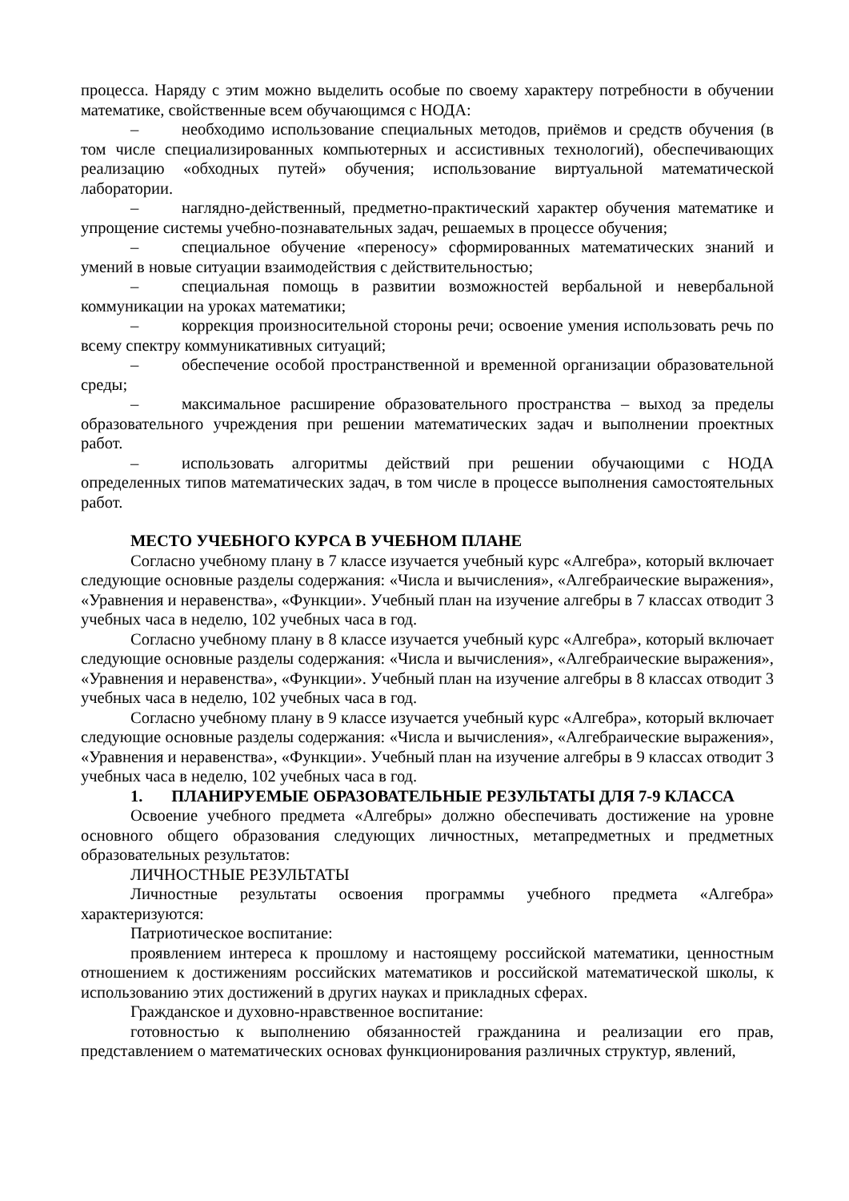процесса. Наряду с этим можно выделить особые по своему характеру потребности в обучении математике, свойственные всем обучающимся с НОДА:
– необходимо использование специальных методов, приёмов и средств обучения (в том числе специализированных компьютерных и ассистивных технологий), обеспечивающих реализацию «обходных путей» обучения; использование виртуальной математической лаборатории.
– наглядно-действенный, предметно-практический характер обучения математике и упрощение системы учебно-познавательных задач, решаемых в процессе обучения;
– специальное обучение «переносу» сформированных математических знаний и умений в новые ситуации взаимодействия с действительностью;
– специальная помощь в развитии возможностей вербальной и невербальной коммуникации на уроках математики;
– коррекция произносительной стороны речи; освоение умения использовать речь по всему спектру коммуникативных ситуаций;
– обеспечение особой пространственной и временной организации образовательной среды;
– максимальное расширение образовательного пространства – выход за пределы образовательного учреждения при решении математических задач и выполнении проектных работ.
– использовать алгоритмы действий при решении обучающими с НОДА определенных типов математических задач, в том числе в процессе выполнения самостоятельных работ.
МЕСТО УЧЕБНОГО КУРСА В УЧЕБНОМ ПЛАНЕ
Согласно учебному плану в 7 классе изучается учебный курс «Алгебра», который включает следующие основные разделы содержания: «Числа и вычисления», «Алгебраические выражения», «Уравнения и неравенства», «Функции». Учебный план на изучение алгебры в 7 классах отводит 3 учебных часа в неделю, 102 учебных часа в год.
Согласно учебному плану в 8 классе изучается учебный курс «Алгебра», который включает следующие основные разделы содержания: «Числа и вычисления», «Алгебраические выражения», «Уравнения и неравенства», «Функции». Учебный план на изучение алгебры в 8 классах отводит 3 учебных часа в неделю, 102 учебных часа в год.
Согласно учебному плану в 9 классе изучается учебный курс «Алгебра», который включает следующие основные разделы содержания: «Числа и вычисления», «Алгебраические выражения», «Уравнения и неравенства», «Функции». Учебный план на изучение алгебры в 9 классах отводит 3 учебных часа в неделю, 102 учебных часа в год.
1. ПЛАНИРУЕМЫЕ ОБРАЗОВАТЕЛЬНЫЕ РЕЗУЛЬТАТЫ ДЛЯ 7-9 КЛАССА
Освоение учебного предмета «Алгебры» должно обеспечивать достижение на уровне основного общего образования следующих личностных, метапредметных и предметных образовательных результатов:
ЛИЧНОСТНЫЕ РЕЗУЛЬТАТЫ
Личностные результаты освоения программы учебного предмета «Алгебра» характеризуются:
Патриотическое воспитание:
проявлением интереса к прошлому и настоящему российской математики, ценностным отношением к достижениям российских математиков и российской математической школы, к использованию этих достижений в других науках и прикладных сферах.
Гражданское и духовно-нравственное воспитание:
готовностью к выполнению обязанностей гражданина и реализации его прав, представлением о математических основах функционирования различных структур, явлений,